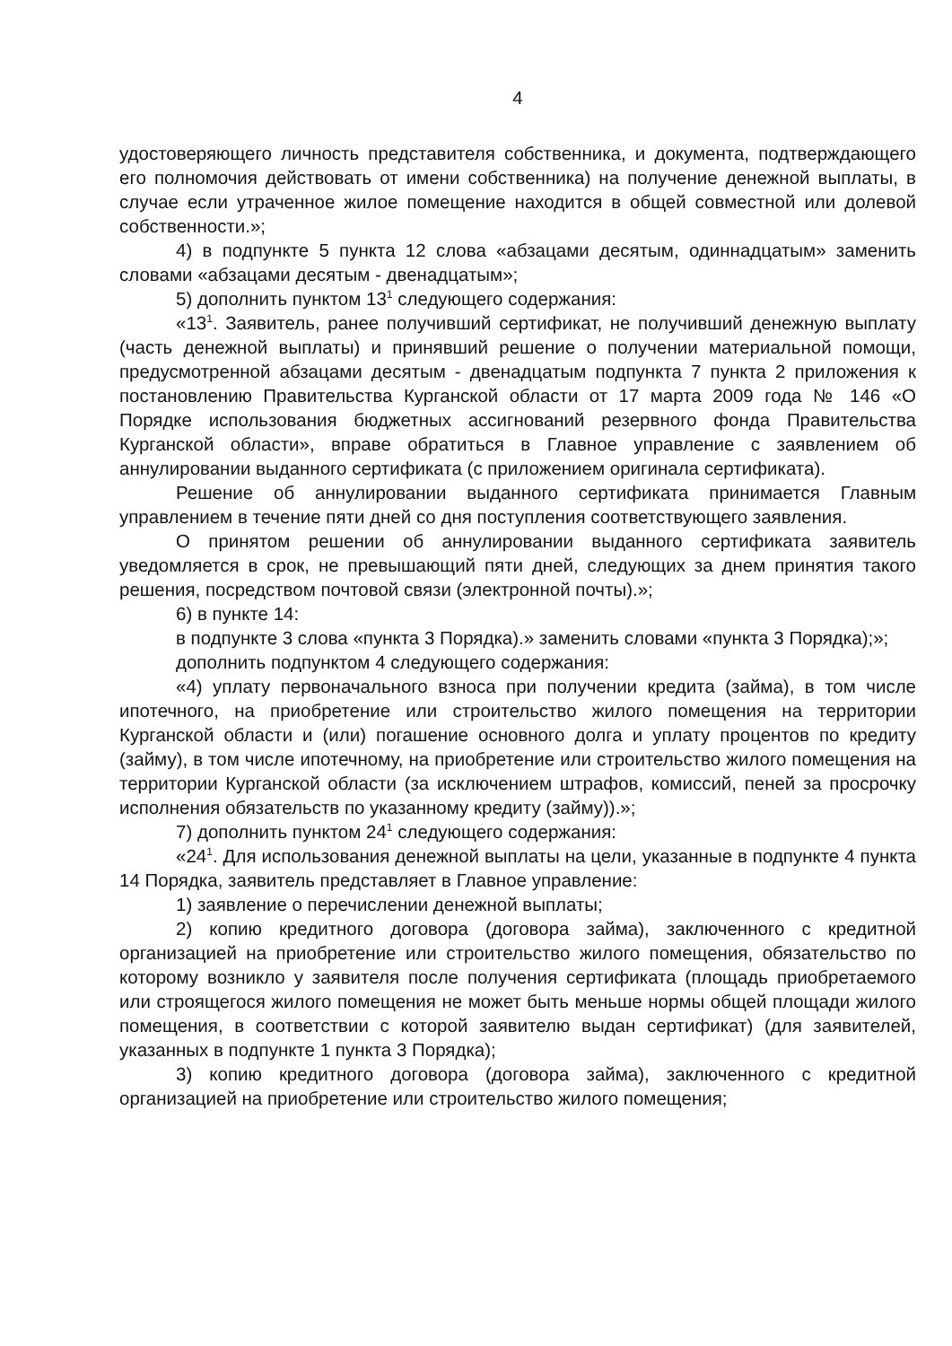4
удостоверяющего личность представителя собственника, и документа, подтверждающего его полномочия действовать от имени собственника) на получение денежной выплаты, в случае если утраченное жилое помещение находится в общей совместной или долевой собственности.»;
4) в подпункте 5 пункта 12 слова «абзацами десятым, одиннадцатым» заменить словами «абзацами десятым - двенадцатым»;
5) дополнить пунктом 13<sup>1</sup> следующего содержания:
«13<sup>1</sup>. Заявитель, ранее получивший сертификат, не получивший денежную выплату (часть денежной выплаты) и принявший решение о получении материальной помощи, предусмотренной абзацами десятым - двенадцатым подпункта 7 пункта 2 приложения к постановлению Правительства Курганской области от 17 марта 2009 года № 146 «О Порядке использования бюджетных ассигнований резервного фонда Правительства Курганской области», вправе обратиться в Главное управление с заявлением об аннулировании выданного сертификата (с приложением оригинала сертификата).
Решение об аннулировании выданного сертификата принимается Главным управлением в течение пяти дней со дня поступления соответствующего заявления.
О принятом решении об аннулировании выданного сертификата заявитель уведомляется в срок, не превышающий пяти дней, следующих за днем принятия такого решения, посредством почтовой связи (электронной почты).»;
6) в пункте 14:
в подпункте 3 слова «пункта 3 Порядка).» заменить словами «пункта 3 Порядка);»;
дополнить подпунктом 4 следующего содержания:
«4) уплату первоначального взноса при получении кредита (займа), в том числе ипотечного, на приобретение или строительство жилого помещения на территории Курганской области и (или) погашение основного долга и уплату процентов по кредиту (займу), в том числе ипотечному, на приобретение или строительство жилого помещения на территории Курганской области (за исключением штрафов, комиссий, пеней за просрочку исполнения обязательств по указанному кредиту (займу)).»;
7) дополнить пунктом 24<sup>1</sup> следующего содержания:
«24<sup>1</sup>. Для использования денежной выплаты на цели, указанные в подпункте 4 пункта 14 Порядка, заявитель представляет в Главное управление:
1) заявление о перечислении денежной выплаты;
2) копию кредитного договора (договора займа), заключенного с кредитной организацией на приобретение или строительство жилого помещения, обязательство по которому возникло у заявителя после получения сертификата (площадь приобретаемого или строящегося жилого помещения не может быть меньше нормы общей площади жилого помещения, в соответствии с которой заявителю выдан сертификат) (для заявителей, указанных в подпункте 1 пункта 3 Порядка);
3) копию кредитного договора (договора займа), заключенного с кредитной организацией на приобретение или строительство жилого помещения;